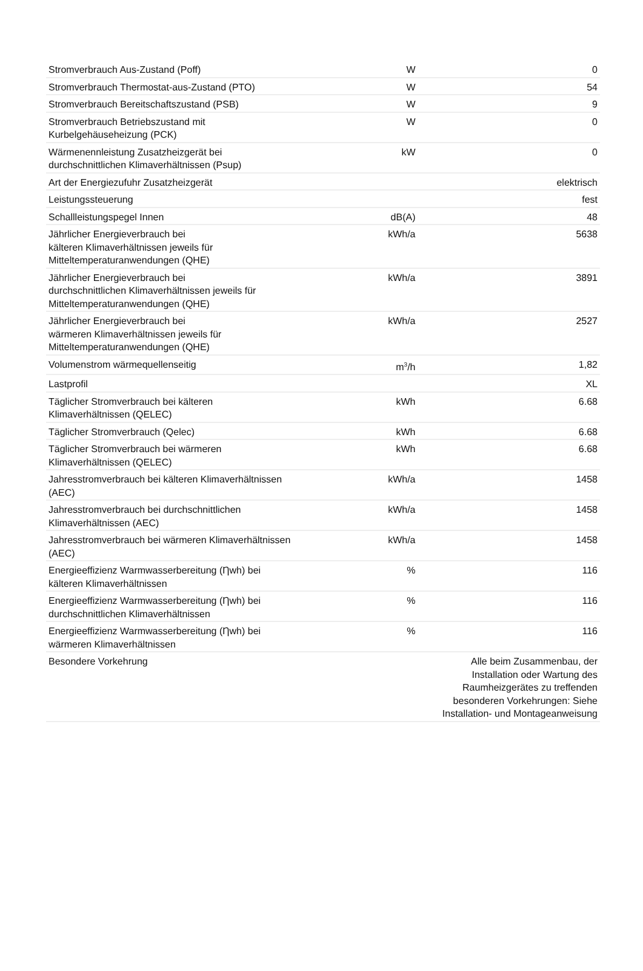| Stromverbrauch Aus-Zustand (Poff) | W | 0 |
| Stromverbrauch Thermostat-aus-Zustand (PTO) | W | 54 |
| Stromverbrauch Bereitschaftszustand (PSB) | W | 9 |
| Stromverbrauch Betriebszustand mit Kurbelgehäuseheizung (PCK) | W | 0 |
| Wärmenennleistung Zusatzheizgerät bei durchschnittlichen Klimaverhältnissen (Psup) | kW | 0 |
| Art der Energiezufuhr Zusatzheizgerät | | elektrisch |
| Leistungssteuerung | | fest |
| Schallleistungspegel Innen | dB(A) | 48 |
| Jährlicher Energieverbrauch bei kälteren Klimaverhältnissen jeweils für Mitteltemperaturanwendungen (QHE) | kWh/a | 5638 |
| Jährlicher Energieverbrauch bei durchschnittlichen Klimaverhältnissen jeweils für Mitteltemperaturanwendungen (QHE) | kWh/a | 3891 |
| Jährlicher Energieverbrauch bei wärmeren Klimaverhältnissen jeweils für Mitteltemperaturanwendungen (QHE) | kWh/a | 2527 |
| Volumenstrom wärmequellenseitig | m<sup>3</sup>/h | 1,82 |
| Lastprofil | | XL |
| Täglicher Stromverbrauch bei kälteren Klimaverhältnissen (QELEC) | kWh | 6.68 |
| Täglicher Stromverbrauch (Qelec) | kWh | 6.68 |
| Täglicher Stromverbrauch bei wärmeren Klimaverhältnissen (QELEC) | kWh | 6.68 |
| Jahresstromverbrauch bei kälteren Klimaverhältnissen (AEC) | kWh/a | 1458 |
| Jahresstromverbrauch bei durchschnittlichen Klimaverhältnissen (AEC) | kWh/a | 1458 |
| Jahresstromverbrauch bei wärmeren Klimaverhältnissen (AEC) | kWh/a | 1458 |
| Energieeffizienz Warmwasserbereitung (Ƞwh) bei kälteren Klimaverhältnissen | % | 116 |
| Energieeffizienz Warmwasserbereitung (Ƞwh) bei durchschnittlichen Klimaverhältnissen | % | 116 |
| Energieeffizienz Warmwasserbereitung (Ƞwh) bei wärmeren Klimaverhältnissen | % | 116 |
| Besondere Vorkehrung | | Alle beim Zusammenbau, der Installation oder Wartung des Raumheizgerätes zu treffenden besonderen Vorkehrungen: Siehe Installation- und Montageanweisung |